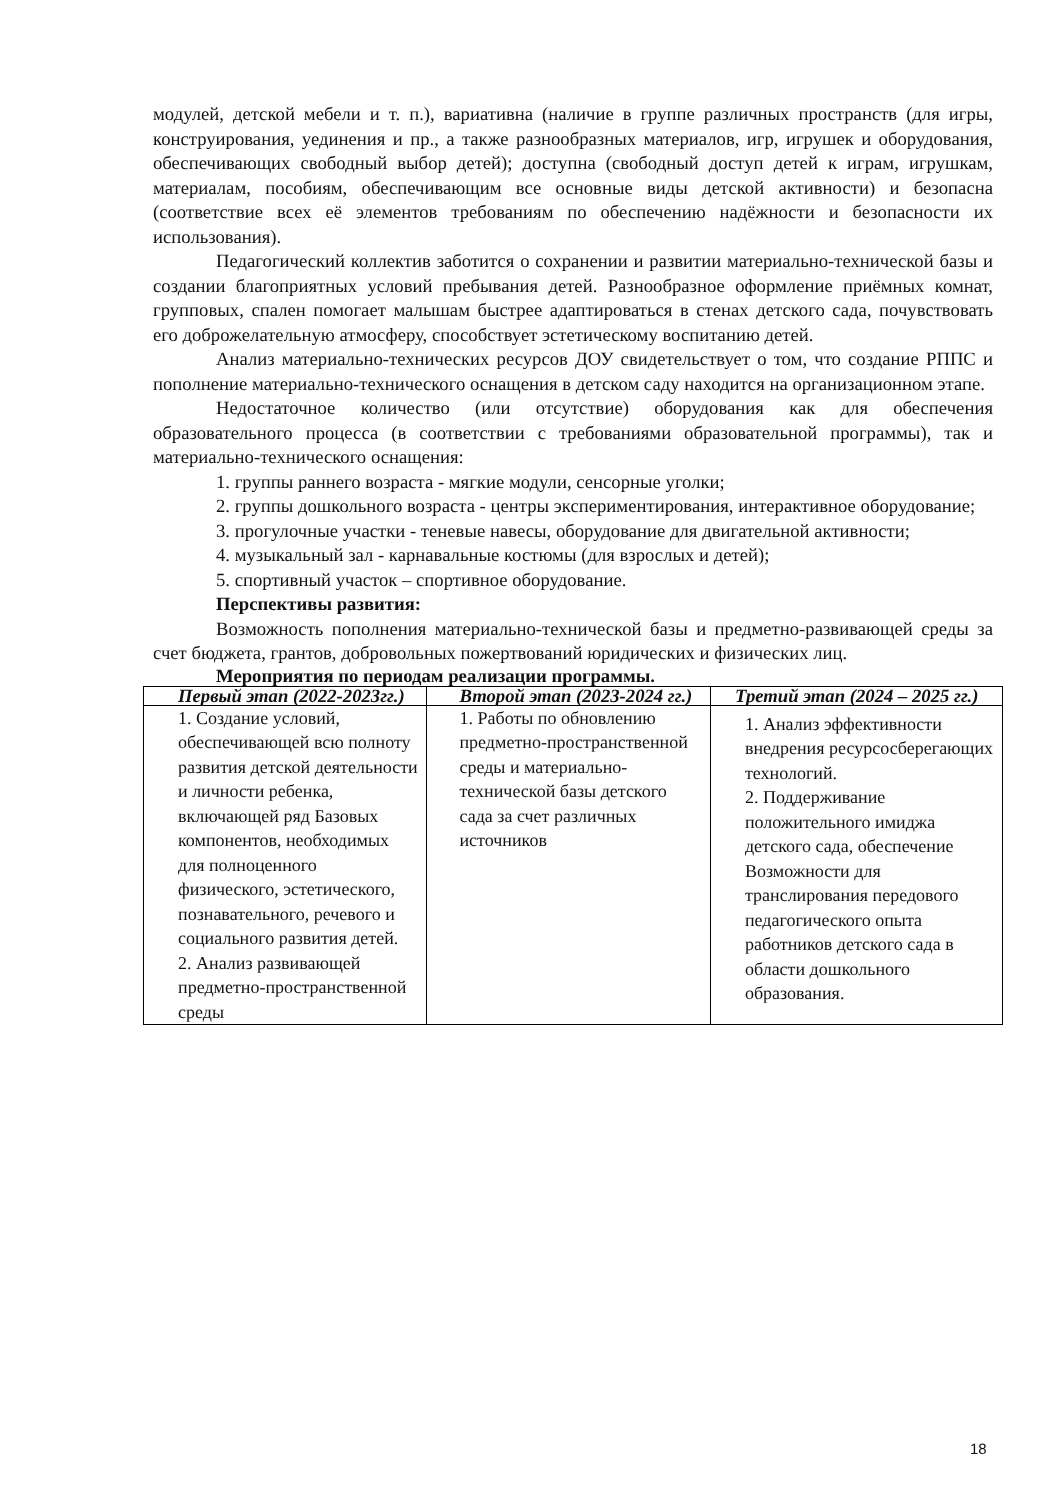модулей, детской мебели и т. п.), вариативна (наличие в группе различных пространств (для игры, конструирования, уединения и пр., а также разнообразных материалов, игр, игрушек и оборудования, обеспечивающих свободный выбор детей); доступна (свободный доступ детей к играм, игрушкам, материалам, пособиям, обеспечивающим все основные виды детской активности) и безопасна (соответствие всех её элементов требованиям по обеспечению надёжности и безопасности их использования).
Педагогический коллектив заботится о сохранении и развитии материально-технической базы и создании благоприятных условий пребывания детей. Разнообразное оформление приёмных комнат, групповых, спален помогает малышам быстрее адаптироваться в стенах детского сада, почувствовать его доброжелательную атмосферу, способствует эстетическому воспитанию детей.
Анализ материально-технических ресурсов ДОУ свидетельствует о том, что создание РППС и пополнение материально-технического оснащения в детском саду находится на организационном этапе.
Недостаточное количество (или отсутствие) оборудования как для обеспечения образовательного процесса (в соответствии с требованиями образовательной программы), так и материально-технического оснащения:
1. группы раннего возраста - мягкие модули, сенсорные уголки;
2. группы дошкольного возраста - центры экспериментирования, интерактивное оборудование;
3. прогулочные участки - теневые навесы, оборудование для двигательной активности;
4. музыкальный зал - карнавальные костюмы (для взрослых и детей);
5. спортивный участок – спортивное оборудование.
Перспективы развития:
Возможность пополнения материально-технической базы и предметно-развивающей среды за счет бюджета, грантов, добровольных пожертвований юридических и физических лиц.
Мероприятия по периодам реализации программы.
| Первый этап (2022-2023гг.) | Второй этап (2023-2024 гг.) | Третий этап (2024 – 2025 гг.) |
| --- | --- | --- |
| 1. Создание условий, обеспечивающей всю полноту развития детской деятельности и личности ребенка, включающей ряд Базовых компонентов, необходимых для полноценного физического, эстетического, познавательного, речевого и социального развития детей. 2. Анализ развивающей предметно-пространственной среды | 1. Работы по обновлению предметно-пространственной среды и материально-технической базы детского сада за счет различных источников | 1. Анализ эффективности внедрения ресурсосберегающих технологий. 2. Поддерживание положительного имиджа детского сада, обеспечение Возможности для транслирования передового педагогического опыта работников детского сада в области дошкольного образования. |
18